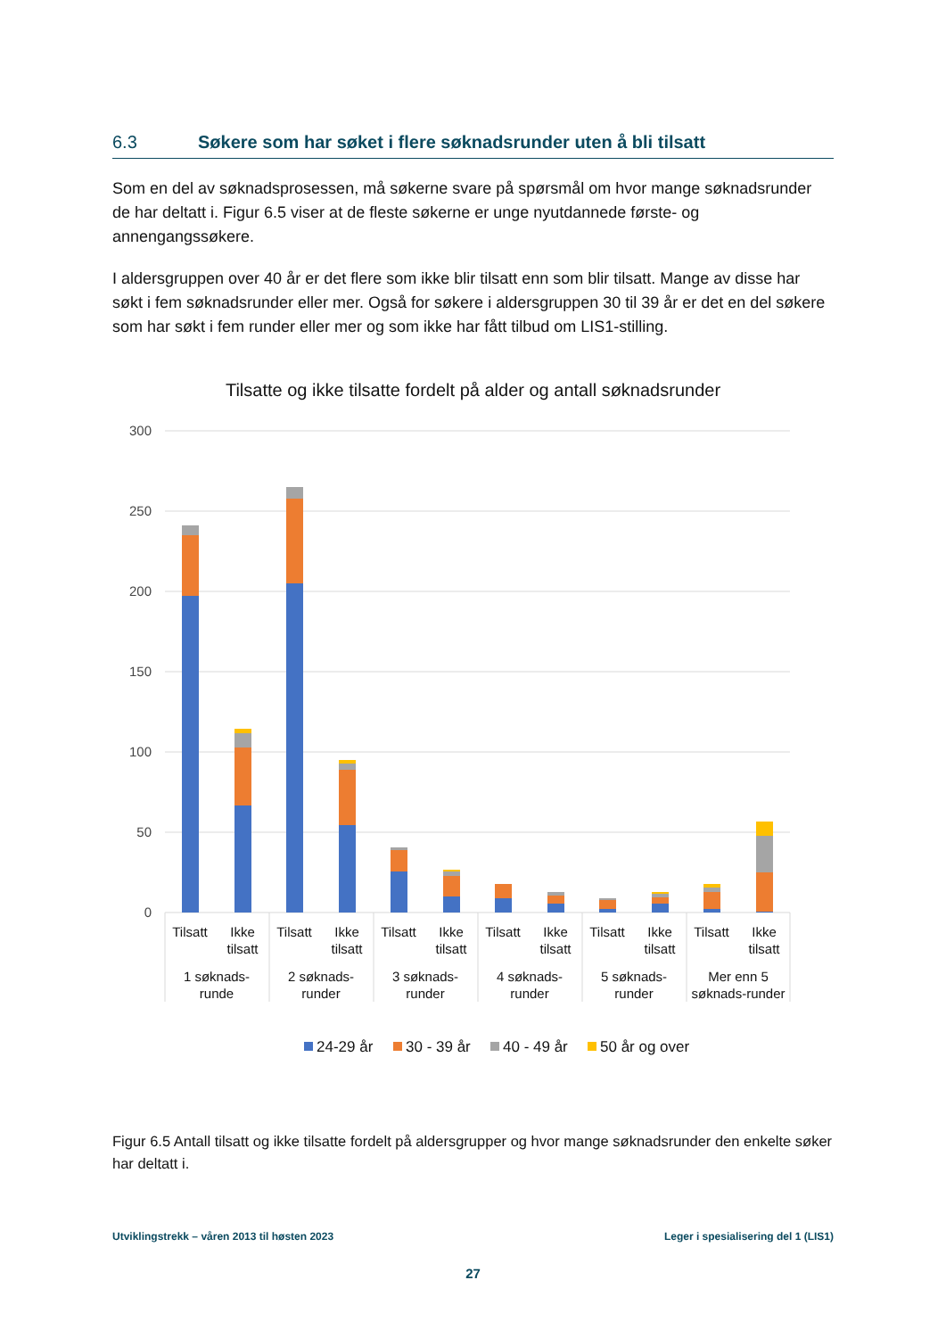6.3 Søkere som har søket i flere søknadsrunder uten å bli tilsatt
Som en del av søknadsprosessen, må søkerne svare på spørsmål om hvor mange søknadsrunder de har deltatt i. Figur 6.5 viser at de fleste søkerne er unge nyutdannede første- og annengangssøkere.
I aldersgruppen over 40 år er det flere som ikke blir tilsatt enn som blir tilsatt. Mange av disse har søkt i fem søknadsrunder eller mer. Også for søkere i aldersgruppen 30 til 39 år er det en del søkere som har søkt i fem runder eller mer og som ikke har fått tilbud om LIS1-stilling.
Tilsatte og ikke tilsatte fordelt på alder og antall søknadsrunder
300
250
200
150
100
50
0
Tilsatt
Ikke
tilsatt
Tilsatt
Ikke
tilsatt
Tilsatt
Ikke
tilsatt
Tilsatt
Ikke
tilsatt
Tilsatt
Ikke
tilsatt
Tilsatt
Ikke
tilsatt
1 søknads-
runde
2 søknads-
runder
3 søknads-
runder
4 søknads-
runder
5 søknads-
runder
Mer enn 5
søknads-runder
24-29 år
30 - 39 år
40 - 49 år
50 år og over
Figur 6.5 Antall tilsatt og ikke tilsatte fordelt på aldersgrupper og hvor mange søknadsrunder den enkelte søker har deltatt i.
Utviklingstrekk – våren 2013 til høsten 2023 Leger i spesialisering del 1 (LIS1)
27